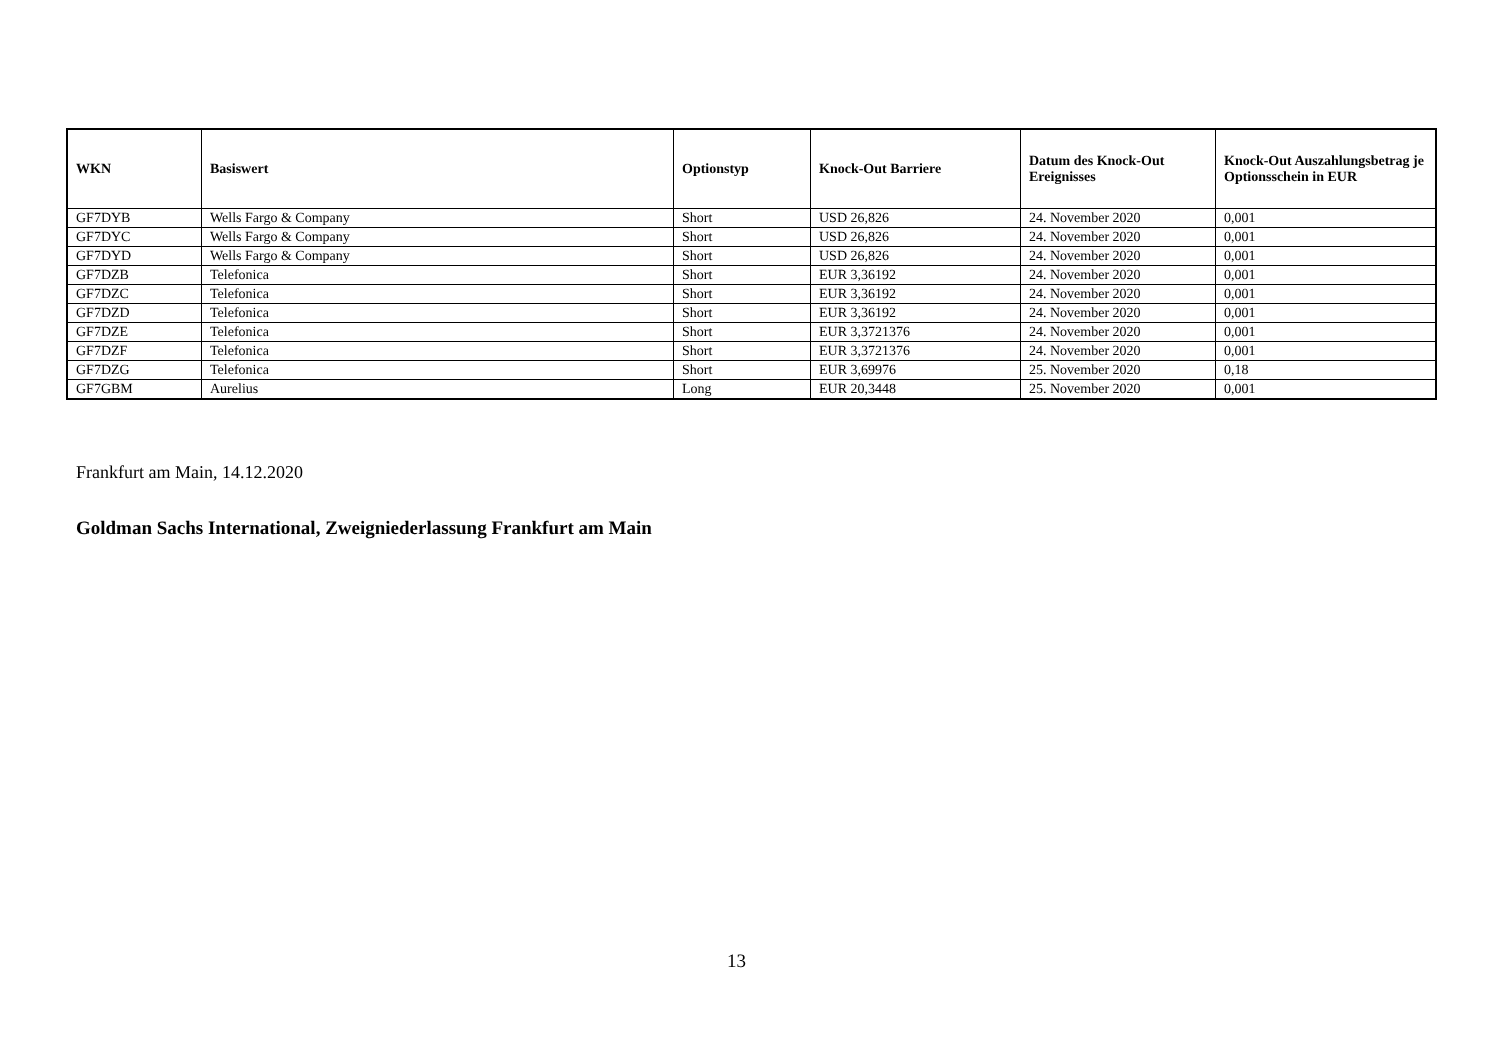| WKN | Basiswert | Optionstyp | Knock-Out Barriere | Datum des Knock-Out Ereignisses | Knock-Out Auszahlungsbetrag je Optionsschein in EUR |
| --- | --- | --- | --- | --- | --- |
| GF7DYB | Wells Fargo & Company | Short | USD 26,826 | 24. November 2020 | 0,001 |
| GF7DYC | Wells Fargo & Company | Short | USD 26,826 | 24. November 2020 | 0,001 |
| GF7DYD | Wells Fargo & Company | Short | USD 26,826 | 24. November 2020 | 0,001 |
| GF7DZB | Telefonica | Short | EUR 3,36192 | 24. November 2020 | 0,001 |
| GF7DZC | Telefonica | Short | EUR 3,36192 | 24. November 2020 | 0,001 |
| GF7DZD | Telefonica | Short | EUR 3,36192 | 24. November 2020 | 0,001 |
| GF7DZE | Telefonica | Short | EUR 3,3721376 | 24. November 2020 | 0,001 |
| GF7DZF | Telefonica | Short | EUR 3,3721376 | 24. November 2020 | 0,001 |
| GF7DZG | Telefonica | Short | EUR 3,69976 | 25. November 2020 | 0,18 |
| GF7GBM | Aurelius | Long | EUR 20,3448 | 25. November 2020 | 0,001 |
Frankfurt am Main, 14.12.2020
Goldman Sachs International, Zweigniederlassung Frankfurt am Main
13